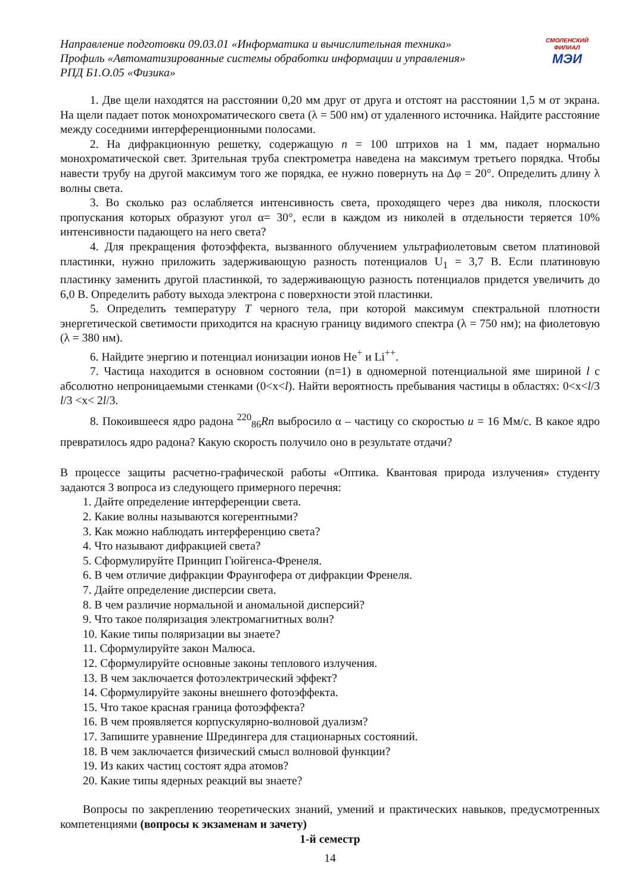Направление подготовки 09.03.01 «Информатика и вычислительная техника»
Профиль «Автоматизированные системы обработки информации и управления»
РПД Б1.О.05 «Физика»
СМОЛЕНСКИЙ
ФИЛИАЛ
МЭИ
1. Две щели находятся на расстоянии 0,20 мм друг от друга и отстоят на расстоянии 1,5 м от экрана. На щели падает поток монохроматического света (λ = 500 нм) от удаленного источника. Найдите расстояние между соседними интерференционными полосами.
2. На дифракционную решетку, содержащую n = 100 штрихов на 1 мм, падает нормально монохроматической свет. Зрительная труба спектрометра наведена на максимум третьего порядка. Чтобы навести трубу на другой максимум того же порядка, ее нужно повернуть на Δφ = 20°. Определить длину λ волны света.
3. Во сколько раз ослабляется интенсивность света, проходящего через два николя, плоскости пропускания которых образуют угол α= 30°, если в каждом из николей в отдельности теряется 10% интенсивности падающего на него света?
4. Для прекращения фотоэффекта, вызванного облучением ультрафиолетовым светом платиновой пластинки, нужно приложить задерживающую разность потенциалов U<sub>1</sub> = 3,7 В. Если платиновую пластинку заменить другой пластинкой, то задерживающую разность потенциалов придется увеличить до 6,0 В. Определить работу выхода электрона с поверхности этой пластинки.
5. Определить температуру T черного тела, при которой максимум спектральной плотности энергетической светимости приходится на красную границу видимого спектра (λ = 750 нм); на фиолетовую (λ = 380 нм).
6. Найдите энергию и потенциал ионизации ионов He<sup>+</sup> и Li<sup>++</sup>.
7. Частица находится в основном состоянии (n=1) в одномерной потенциальной яме шириной l с абсолютно непроницаемыми стенками (0<x<l). Найти вероятность пребывания частицы в областях: 0<x<l/3 l/3 <x< 2l/3.
8. Покоившееся ядро радона <sup>220</sup><sub>86</sub>Rn выбросило α – частицу со скоростью u = 16 Мм/с. В какое ядро превратилось ядро радона? Какую скорость получило оно в результате отдачи?
В процессе защиты расчетно-графической работы «Оптика. Квантовая природа излучения» студенту задаются 3 вопроса из следующего примерного перечня:
1. Дайте определение интерференции света.
2. Какие волны называются когерентными?
3. Как можно наблюдать интерференцию света?
4. Что называют дифракцией света?
5. Сформулируйте Принцип Гюйгенса-Френеля.
6. В чем отличие дифракции Фраунгофера от дифракции Френеля.
7. Дайте определение дисперсии света.
8. В чем различие нормальной и аномальной дисперсий?
9. Что такое поляризация электромагнитных волн?
10. Какие типы поляризации вы знаете?
11. Сформулируйте закон Малюса.
12. Сформулируйте основные законы теплового излучения.
13. В чем заключается фотоэлектрический эффект?
14. Сформулируйте законы внешнего фотоэффекта.
15. Что такое красная граница фотоэффекта?
16. В чем проявляется корпускулярно-волновой дуализм?
17. Запишите уравнение Шредингера для стационарных состояний.
18. В чем заключается физический смысл волновой функции?
19. Из каких частиц состоят ядра атомов?
20. Какие типы ядерных реакций вы знаете?
Вопросы по закреплению теоретических знаний, умений и практических навыков, предусмотренных компетенциями (вопросы к экзаменам и зачету)
1-й семестр
14